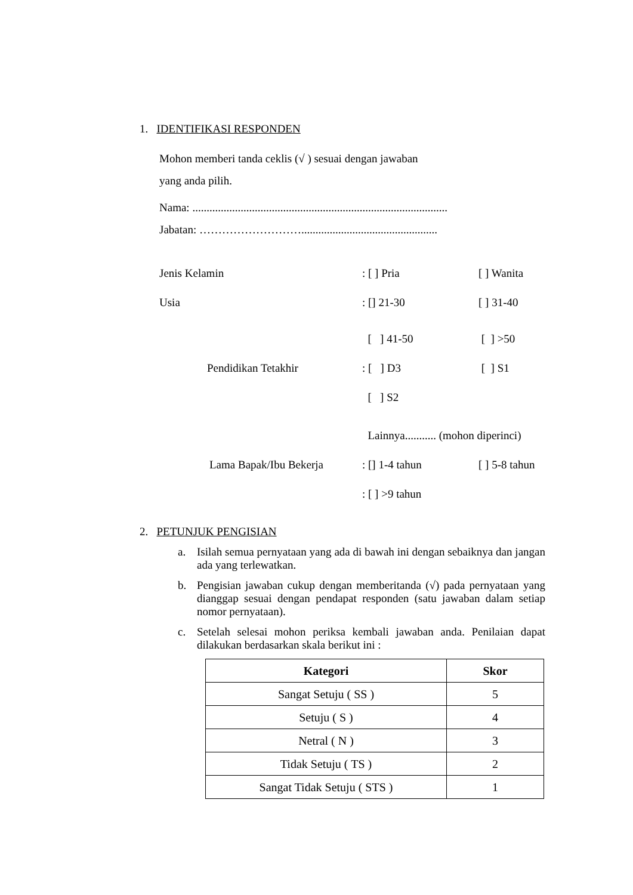1. IDENTIFIKASI RESPONDEN
Mohon memberi tanda ceklis (√ ) sesuai dengan jawaban
yang anda pilih.
Nama: ..........................................................................................
Jabatan: ………………………................................................
Jenis Kelamin: [ ] Pria [ ] Wanita
Usia: [] 21-30 [ ] 31-40
[ ] 41-50 [ ] >50
Pendidikan Tetakhir: [ ] D3 [ ] S1
[ ] S2
Lainnya........... (mohon diperinci)
Lama Bapak/Ibu Bekerja: [] 1-4 tahun [ ] 5-8 tahun
: [ ] >9 tahun
2. PETUNJUK PENGISIAN
a. Isilah semua pernyataan yang ada di bawah ini dengan sebaiknya dan jangan ada yang terlewatkan.
b. Pengisian jawaban cukup dengan memberitanda (√) pada pernyataan yang dianggap sesuai dengan pendapat responden (satu jawaban dalam setiap nomor pernyataan).
c. Setelah selesai mohon periksa kembali jawaban anda. Penilaian dapat dilakukan berdasarkan skala berikut ini :
| Kategori | Skor |
| --- | --- |
| Sangat Setuju ( SS ) | 5 |
| Setuju ( S ) | 4 |
| Netral ( N ) | 3 |
| Tidak Setuju ( TS ) | 2 |
| Sangat Tidak Setuju ( STS ) | 1 |